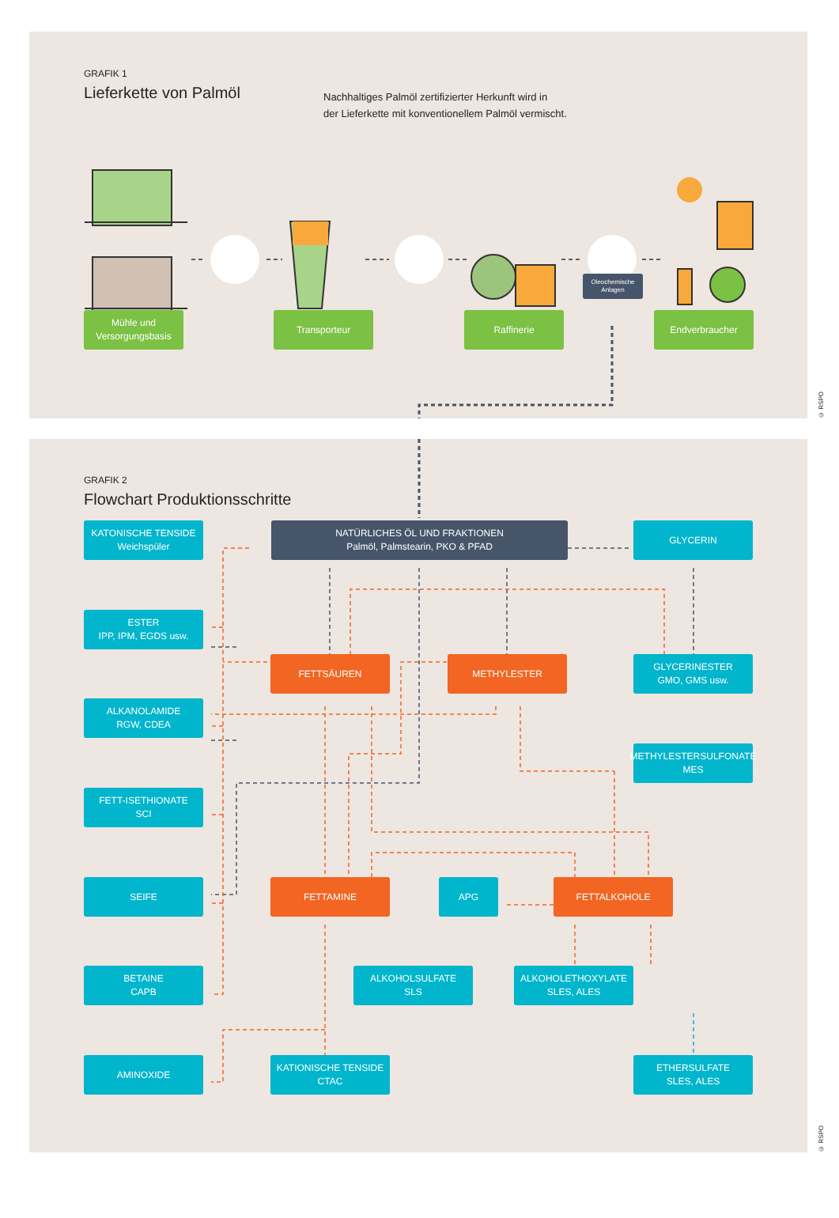GRAFIK 1
Lieferkette von Palmöl
Nachhaltiges Palmöl zertifizierter Herkunft wird in
der Lieferkette mit konventionellem Palmöl vermischt.
Oleochemische
Anlagen
Mühle und
Versorgungsbasis
Transporteur Raffinerie Endverbraucher
© RSPO
GRAFIK 2
Flowchart Produktionsschritte
KATONISCHE TENSIDE
Weichspüler
NATÜRLICHES ÖL UND FRAKTIONEN
Palmöl, Palmstearin, PKO & PFAD
GLYCERIN
ESTER
IPP, IPM, EGDS usw.
FETTSÄUREN METHYLESTER GLYCERINESTER
GMO, GMS usw.
ALKANOLAMIDE
RGW, CDEA
METHYLESTERSULFONATE
MES
FETT-ISETHIONATE
SCI
SEIFE FETTAMINE APG FETTALKOHOLE
BETAINE
CAPB
ALKOHOLSULFATE
SLS
ALKOHOLETHOXYLATE
SLES, ALES
AMINOXIDE KATIONISCHE TENSIDE
CTAC
ETHERSULFATE
SLES, ALES
© RSPO